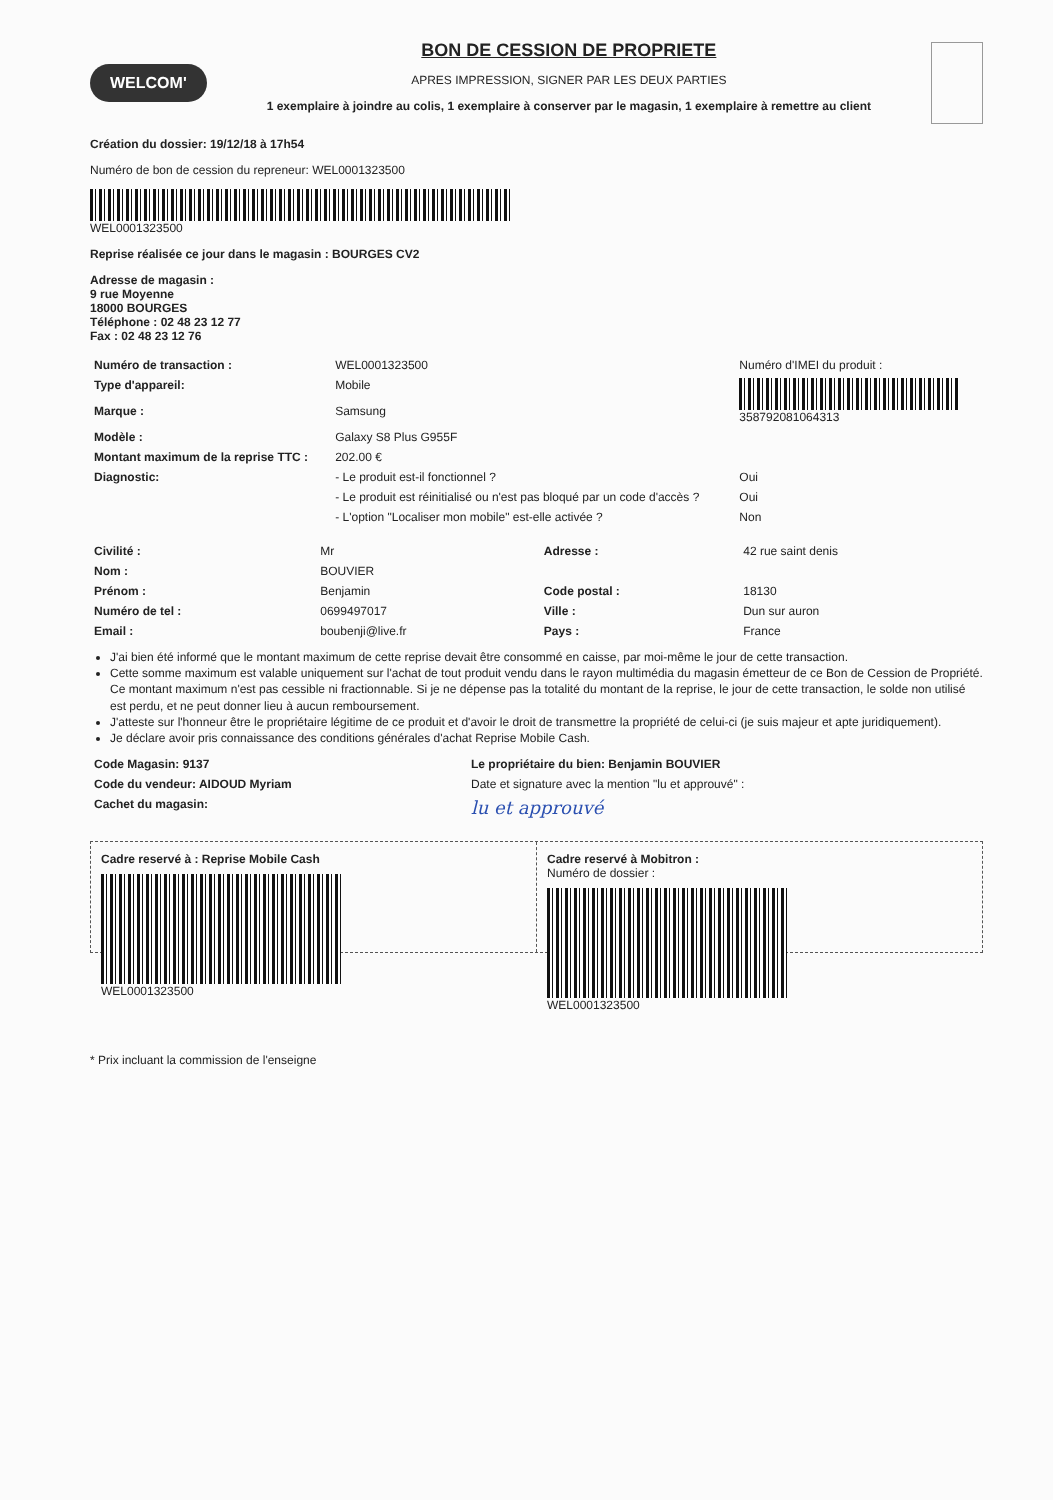WELCOM'
BON DE CESSION DE PROPRIETE
APRES IMPRESSION, SIGNER PAR LES DEUX PARTIES
1 exemplaire à joindre au colis, 1 exemplaire à conserver par le magasin, 1 exemplaire à remettre au client
Création du dossier: 19/12/18 à 17h54
Numéro de bon de cession du repreneur: WEL0001323500
WEL0001323500
Reprise réalisée ce jour dans le magasin : BOURGES CV2
Adresse de magasin :
9 rue Moyenne
18000 BOURGES
Téléphone : 02 48 23 12 77
Fax : 02 48 23 12 76
| Numéro de transaction : | WEL0001323500 | Numéro d'IMEI du produit : |
| Type d'appareil: | Mobile | 358792081064313 |
| Marque : | Samsung | |
| Modèle : | Galaxy S8 Plus G955F | |
| Montant maximum de la reprise TTC : | 202.00 € | |
| Diagnostic: | - Le produit est-il fonctionnel ? | Oui |
| | - Le produit est réinitialisé ou n'est pas bloqué par un code d'accès ? | Oui |
| | - L'option "Localiser mon mobile" est-elle activée ? | Non |
| Civilité : | Mr | Adresse : | 42 rue saint denis |
| Nom : | BOUVIER | | |
| Prénom : | Benjamin | Code postal : | 18130 |
| Numéro de tel : | 0699497017 | Ville : | Dun sur auron |
| Email : | boubenji@live.fr | Pays : | France |
J'ai bien été informé que le montant maximum de cette reprise devait être consommé en caisse, par moi-même le jour de cette transaction.
Cette somme maximum est valable uniquement sur l'achat de tout produit vendu dans le rayon multimédia du magasin émetteur de ce Bon de Cession de Propriété. Ce montant maximum n'est pas cessible ni fractionnable. Si je ne dépense pas la totalité du montant de la reprise, le jour de cette transaction, le solde non utilisé est perdu, et ne peut donner lieu à aucun remboursement.
J'atteste sur l'honneur être le propriétaire légitime de ce produit et d'avoir le droit de transmettre la propriété de celui-ci (je suis majeur et apte juridiquement).
Je déclare avoir pris connaissance des conditions générales d'achat Reprise Mobile Cash.
| Code Magasin: 9137 | Le propriétaire du bien: Benjamin BOUVIER |
| Code du vendeur: AIDOUD Myriam | Date et signature avec la mention "lu et approuvé" : |
| Cachet du magasin: | lu et approuvé |
Cadre reservé à : Reprise Mobile Cash
WEL0001323500
Cadre reservé à Mobitron :
Numéro de dossier :
WEL0001323500
* Prix incluant la commission de l'enseigne